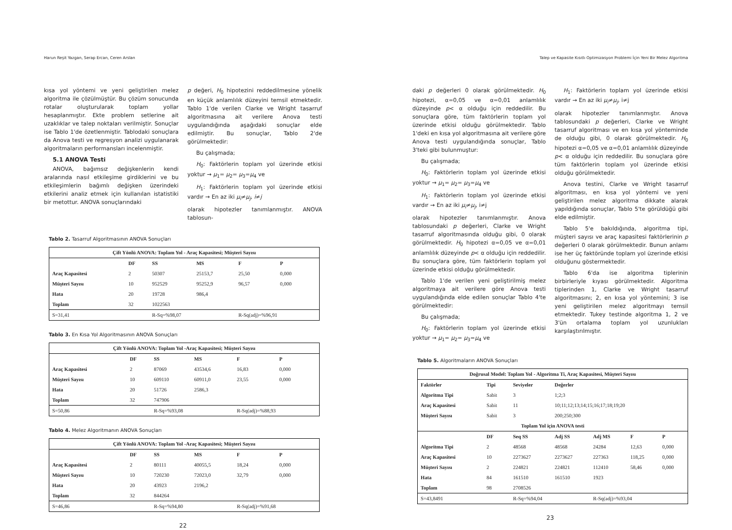Harun Reşit Yazgan, Serap Ercan, Ceren Arslan
kısa yol yöntemi ve yeni geliştirilen melez algoritma ile çözülmüştür. Bu çözüm sonucunda rotalar oluşturularak toplam yollar hesaplanmıştır. Ekte problem setlerine ait uzaklıklar ve talep noktaları verilmiştir. Sonuçlar ise Tablo 1'de özetlenmiştir. Tablodaki sonuçlara da Anova testi ve regresyon analizi uygulanarak algoritmaların performansları incelenmiştir.
5.1 ANOVA Testi
ANOVA, bağımsız değişkenlerin kendi aralarında nasıl etkileşime girdiklerini ve bu etkileşimlerin bağımlı değişken üzerindeki etkilerini analiz etmek için kullanılan istatistiki bir metottur. ANOVA sonuçlarındaki
p değeri, H<sub>0</sub> hipotezini reddedilmesine yönelik en küçük anlamlılık düzeyini temsil etmektedir. Tablo 1'de verilen Clarke ve Wright tasarruf algoritmasına ait verilere Anova testi uygulandığında aşağıdaki sonuçlar elde edilmiştir. Bu sonuçlar, Tablo 2'de görülmektedir:
Bu çalışmada;
H<sub>0</sub>: Faktörlerin toplam yol üzerinde etkisi yoktur → μ<sub>1</sub>= μ<sub>2</sub>= μ<sub>3</sub>=μ<sub>4</sub> ve
H<sub>1</sub>: Faktörlerin toplam yol üzerinde etkisi vardır → En az iki μ<sub>i</sub>≠μ<sub>j</sub>, i≠j
olarak hipotezler tanımlanmıştır. ANOVA tablosun-
Tablo 2. Tasarruf Algoritmasının ANOVA Sonuçları
| Çift Yönlü ANOVA: Toplam Yol - Araç Kapasitesi; Müşteri Sayısı | | | | | |
| --- | --- | --- | --- | --- | --- |
| | DF | SS | MS | F | P |
| Araç Kapasitesi | 2 | 50307 | 25153,7 | 25,50 | 0,000 |
| Müşteri Sayısı | 10 | 952529 | 95252,9 | 96,57 | 0,000 |
| Hata | 20 | 19728 | 986,4 | | |
| Toplam | 32 | 1022563 | | | |
| S=31,41 | | R-Sq=%98,07 | | R-Sq(adj)=%96,91 | |
Tablo 3. En Kısa Yol Algoritmasının ANOVA Sonuçları
| Çift Yönlü ANOVA: Toplam Yol -Araç Kapasitesi; Müşteri Sayısı | | | | | |
| --- | --- | --- | --- | --- | --- |
| | DF | SS | MS | F | P |
| Araç Kapasitesi | 2 | 87069 | 43534,6 | 16,83 | 0,000 |
| Müşteri Sayısı | 10 | 609110 | 60911,0 | 23,55 | 0,000 |
| Hata | 20 | 51726 | 2586,3 | | |
| Toplam | 32 | 747906 | | | |
| S=50,86 | | R-Sq=%93,08 | | R-Sq(adj)=%88,93 | |
Tablo 4. Melez Algoritmanın ANOVA Sonuçları
| Çift Yönlü ANOVA: Toplam Yol -Araç Kapasitesi; Müşteri Sayısı | | | | | |
| --- | --- | --- | --- | --- | --- |
| | DF | SS | MS | F | P |
| Araç Kapasitesi | 2 | 80111 | 40055,5 | 18,24 | 0,000 |
| Müşteri Sayısı | 10 | 720230 | 72023,0 | 32,79 | 0,000 |
| Hata | 20 | 43923 | 2196,2 | | |
| Toplam | 32 | 844264 | | | |
| S=46,86 | | R-Sq=%94,80 | | R-Sq(adj)=%91,68 | |
22
Talep ve Kapasite Kısıtlı Optimizasyon Problemi İçin Yeni Bir Melez Algoritma
daki p değerleri 0 olarak görülmektedir. H<sub>0</sub> hipotezi, α=0,05 ve α=0,01 anlamlılık düzeyinde p< α olduğu için reddedilir. Bu sonuçlara göre, tüm faktörlerin toplam yol üzerinde etkisi olduğu görülmektedir. Tablo 1'deki en kısa yol algoritmasına ait verilere göre Anova testi uygulandığında sonuçlar, Tablo 3'teki gibi bulunmuştur:
Bu çalışmada;
H<sub>0</sub>: Faktörlerin toplam yol üzerinde etkisi yoktur → μ<sub>1</sub>= μ<sub>2</sub>= μ<sub>3</sub>=μ<sub>4</sub> ve
H<sub>1</sub>: Faktörlerin toplam yol üzerinde etkisi vardır → En az iki μ<sub>i</sub>≠μ<sub>j</sub>, i≠j
olarak hipotezler tanımlanmıştır. Anova tablosundaki p değerleri, Clarke ve Wright tasarruf algoritmasında olduğu gibi, 0 olarak görülmektedir. H<sub>0</sub> hipotezi α=0,05 ve α=0,01 anlamlılık düzeyinde p< α olduğu için reddedilir. Bu sonuçlara göre, tüm faktörlerin toplam yol üzerinde etkisi olduğu görülmektedir.
Tablo 1'de verilen yeni geliştirilmiş melez algoritmaya ait verilere göre Anova testi uygulandığında elde edilen sonuçlar Tablo 4'te görülmektedir:
Bu çalışmada;
H<sub>0</sub>: Faktörlerin toplam yol üzerinde etkisi yoktur → μ<sub>1</sub>= μ<sub>2</sub>= μ<sub>3</sub>=μ<sub>4</sub> ve
H<sub>1</sub>: Faktörlerin toplam yol üzerinde etkisi vardır → En az iki μ<sub>i</sub>≠μ<sub>j</sub>, i≠j
olarak hipotezler tanımlanmıştır. Anova tablosundaki p değerleri, Clarke ve Wright tasarruf algoritması ve en kısa yol yönteminde de olduğu gibi, 0 olarak görülmektedir. H<sub>0</sub> hipotezi α=0,05 ve α=0,01 anlamlılık düzeyinde p< α olduğu için reddedilir. Bu sonuçlara göre tüm faktörlerin toplam yol üzerinde etkisi olduğu görülmektedir.
Anova testini, Clarke ve Wright tasarruf algoritması, en kısa yol yöntemi ve yeni geliştirilen melez algoritma dikkate alarak yapıldığında sonuçlar, Tablo 5'te görüldüğü gibi elde edilmiştir.
Tablo 5'e bakıldığında, algoritma tipi, müşteri sayısı ve araç kapasitesi faktörlerinin p değerleri 0 olarak görülmektedir. Bunun anlamı ise her üç faktöründe toplam yol üzerinde etkisi olduğunu göstermektedir.
Tablo 6'da ise algoritma tiplerinin birbirleriyle kıyası görülmektedir. Algoritma tiplerinden 1, Clarke ve Wright tasarruf algoritmasını; 2, en kısa yol yöntemini; 3 ise yeni geliştirilen melez algoritmayı temsil etmektedir. Tukey testinde algoritma 1, 2 ve 3'ün ortalama toplam yol uzunlukları karşılaştırılmıştır.
Tablo 5. Algoritmaların ANOVA Sonuçları
| Doğrusal Model: Toplam Yol - Algoritma Ti, Araç Kapasitesi, Müşteri Sayısı | | | | | | |
| --- | --- | --- | --- | --- | --- | --- |
| Faktörler | Tipi | Seviyeler | Değerler | | | |
| Algoritma Tipi | Sabit | 3 | 1;2;3 | | | |
| Araç Kapasitesi | Sabit | 11 | 10;11;12;13;14;15;16;17;18;19;20 | | | |
| Müşteri Sayısı | Sabit | 3 | 200;250;300 | | | |
| Toplam Yol için ANOVA testi | | | | | | |
| | DF | Seq SS | Adj SS | Adj MS | F | P |
| Algoritma Tipi | 2 | 48568 | 48568 | 24284 | 12,63 | 0,000 |
| Araç Kapasitesi | 10 | 2273627 | 2273627 | 227363 | 118,25 | 0,000 |
| Müşteri Sayısı | 2 | 224821 | 224821 | 112410 | 58,46 | 0,000 |
| Hata | 84 | 161510 | 161510 | 1923 | | |
| Toplam | 98 | 2708526 | | | | |
| S=43,8491 | | R-Sq=%94,04 | | R-Sq(adj)=%93,04 | | |
23